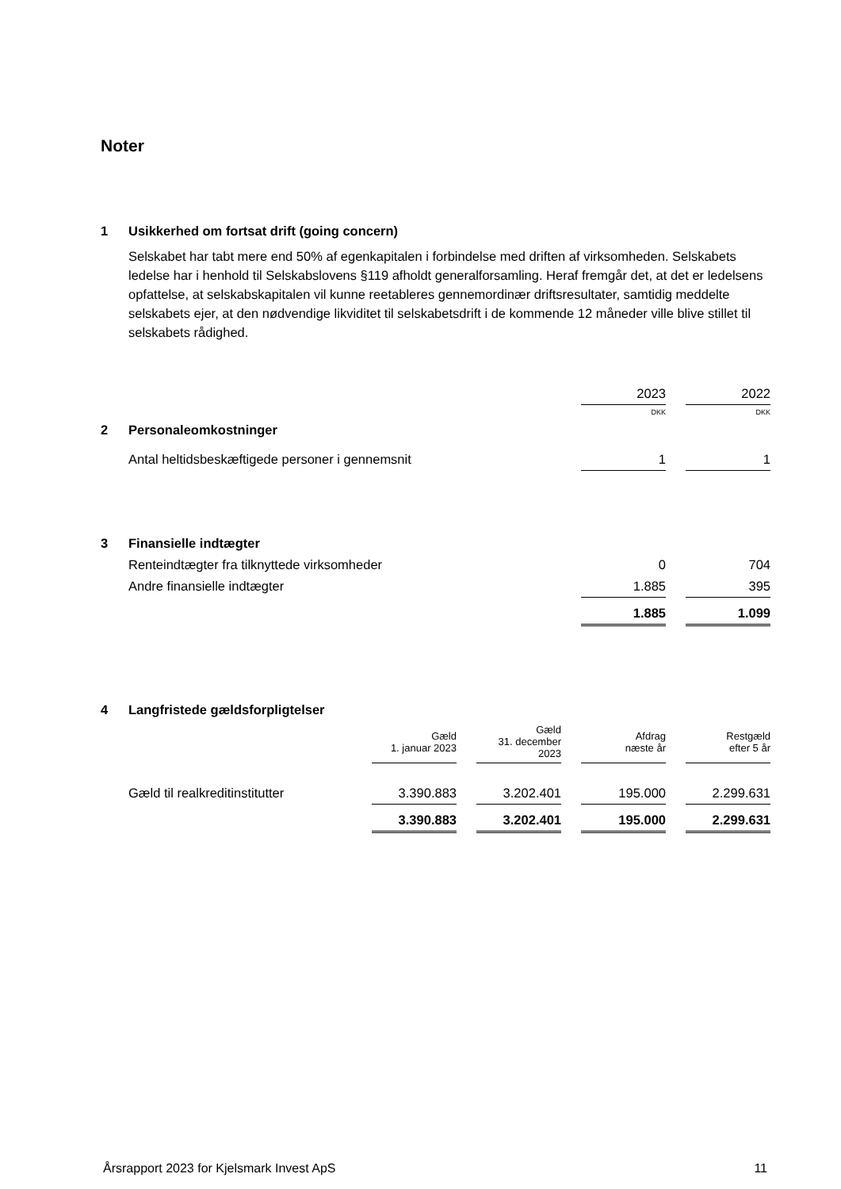Noter
1 Usikkerhed om fortsat drift (going concern)
Selskabet har tabt mere end 50% af egenkapitalen i forbindelse med driften af virksomheden. Selskabets ledelse har i henhold til Selskabslovens §119 afholdt generalforsamling. Heraf fremgår det, at det er ledelsens opfattelse, at selskabskapitalen vil kunne reetableres gennemordinær driftsresultater, samtidig meddelte selskabets ejer, at den nødvendige likviditet til selskabetsdrift i de kommende 12 måneder ville blive stillet til selskabets rådighed.
| | | 2023 | | 2022 |
| | | DKK | | DKK |
| 2 | Personaleomkostninger | | | |
| | Antal heltidsbeskæftigede personer i gennemsnit | 1 | | 1 |
| 3 | Finansielle indtægter | | | |
| | Renteindtægter fra tilknyttede virksomheder | 0 | | 704 |
| | Andre finansielle indtægter | 1.885 | | 395 |
| | | 1.885 | | 1.099 |
| 4 | Langfristede gældsforpligtelser | | | | | | | |
| | | Gæld 1. januar 2023 | | Gæld 31. december 2023 | | Afdrag næste år | | Restgæld efter 5 år |
| | Gæld til realkreditinstitutter | 3.390.883 | | 3.202.401 | | 195.000 | | 2.299.631 |
| | | 3.390.883 | | 3.202.401 | | 195.000 | | 2.299.631 |
Årsrapport 2023 for Kjelsmark Invest ApS 11